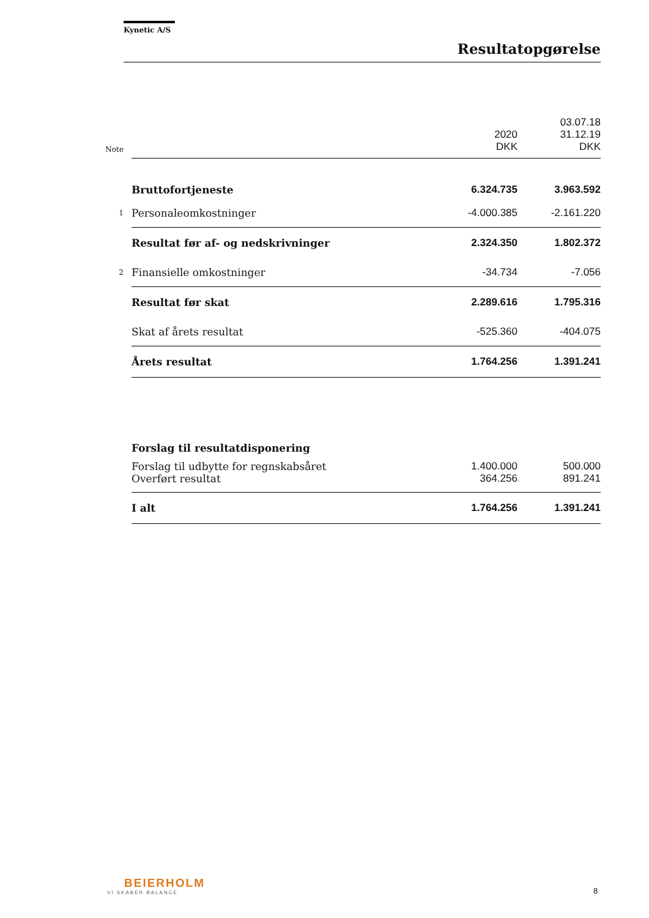Kynetic A/S
Resultatopgørelse
| | | | 03.07.18 |
| | | 2020 | 31.12.19 |
| Note | | DKK | DKK |
| | Bruttofortjeneste | 6.324.735 | 3.963.592 |
| 1 | Personaleomkostninger | -4.000.385 | -2.161.220 |
| | Resultat før af- og nedskrivninger | 2.324.350 | 1.802.372 |
| 2 | Finansielle omkostninger | -34.734 | -7.056 |
| | Resultat før skat | 2.289.616 | 1.795.316 |
| | Skat af årets resultat | -525.360 | -404.075 |
| | Årets resultat | 1.764.256 | 1.391.241 |
| | Forslag til resultatdisponering | | |
| | Forslag til udbytte for regnskabsåret | 1.400.000 | 500.000 |
| | Overført resultat | 364.256 | 891.241 |
| | I alt | 1.764.256 | 1.391.241 |
BEIERHOLM
VI SKABER BALANCE
8